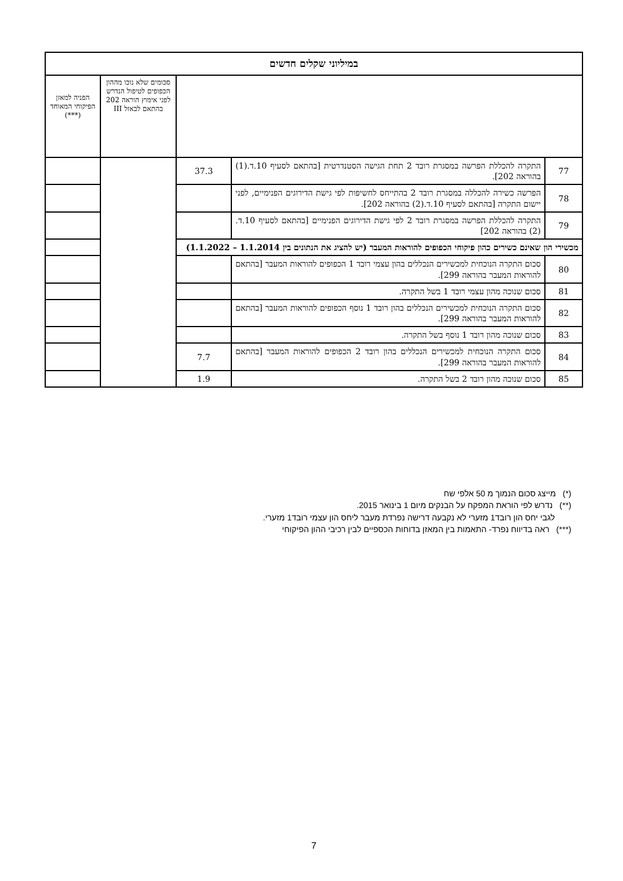| במיליוני שקלים חדשים | | | | |
| --- | --- | --- | --- | --- |
| | | | סכומים שלא נוכו מההון הכפופים לטיפול הנדרש לפני אימוץ הוראה 202 בהתאם לבאזל III | הפניה למאזן הפיקוחי המאוחד (***) |
| 77 | התקרה להכללת הפרשה במסגרת רובד 2 תחת הגישה הסטנדרטית [בהתאם לסעיף 10.ד.(1) בהוראה 202]. | 37.3 | | |
| 78 | הפרשה כשירה להכללה במסגרת רובד 2 בהתייחס לחשיפות לפי גישת הדירוגים הפנימיים, לפני יישום התקרה [בהתאם לסעיף 10.ד.(2) בהוראה 202]. | | | |
| 79 | התקרה להכללת הפרשה במסגרת רובד 2 לפי גישת הדירוגים הפנימיים [בהתאם לסעיף 10.ד.(2) בהוראה 202] | | | |
| מכשירי הון שאינם כשירים כהון פיקוחי הכפופים להוראות המעבר (יש להציג את הנתונים בין 1.1.2014 – 1.1.2022) | | | | |
| 80 | סכום התקרה הנוכחית למכשירים הנכללים בהון עצמי רובד 1 הכפופים להוראות המעבר [בהתאם להוראות המעבר בהוראה 299]. | | | |
| 81 | סכום שנוכה מהון עצמי רובד 1 בשל התקרה. | | | |
| 82 | סכום התקרה הנוכחית למכשירים הנכללים בהון רובד 1 נוסף הכפופים להוראות המעבר [בהתאם להוראות המעבר בהוראה 299]. | | | |
| 83 | סכום שנוכה מהון רובד 1 נוסף בשל התקרה. | | | |
| 84 | סכום התקרה הנוכחית למכשירים הנכללים בהון רובד 2 הכפופים להוראות המעבר [בהתאם להוראות המעבר בהוראה 299]. | 7.7 | | |
| 85 | סכום שנוכה מהון רובד 2 בשל התקרה. | 1.9 | | |
(*) מייצג סכום הנמוך מ 50 אלפי שח
(**) נדרש לפי הוראת המפקח על הבנקים מיום 1 בינואר 2015.
לגבי יחס הון רובד1 מזערי לא נקבעה דרישה נפרדת מעבר ליחס הון עצמי רובד1 מזערי.
(***) ראה בדיווח נפרד- התאמות בין המאזן בדוחות הכספיים לבין רכיבי ההון הפיקוחי
7